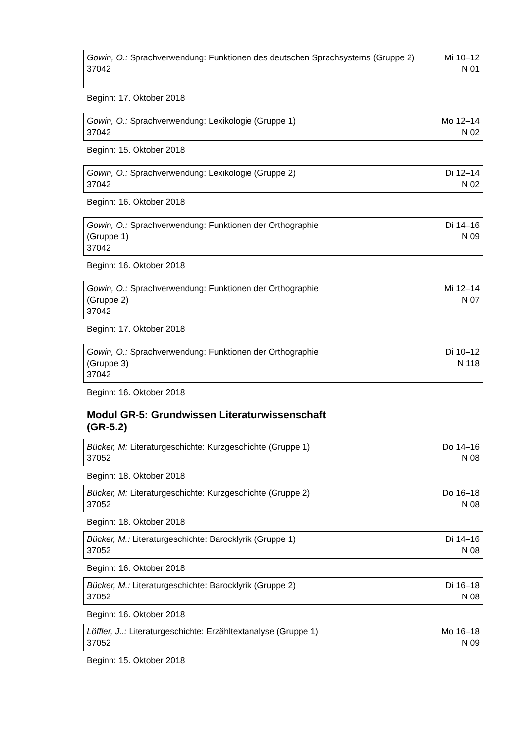| Gowin, O.: Sprachverwendung: Funktionen des deutschen Sprachsystems (Gruppe 2) 37042 | Mi 10–12 N 01 |
Beginn: 17. Oktober 2018
| Gowin, O.: Sprachverwendung: Lexikologie (Gruppe 1) 37042 | Mo 12–14 N 02 |
Beginn: 15. Oktober 2018
| Gowin, O.: Sprachverwendung: Lexikologie (Gruppe 2) 37042 | Di 12–14 N 02 |
Beginn: 16. Oktober 2018
| Gowin, O.: Sprachverwendung: Funktionen der Orthographie (Gruppe 1) 37042 | Di 14–16 N 09 |
Beginn: 16. Oktober 2018
| Gowin, O.: Sprachverwendung: Funktionen der Orthographie (Gruppe 2) 37042 | Mi 12–14 N 07 |
Beginn: 17. Oktober 2018
| Gowin, O.: Sprachverwendung: Funktionen der Orthographie (Gruppe 3) 37042 | Di 10–12 N 118 |
Beginn: 16. Oktober 2018
Modul GR-5: Grundwissen Literaturwissenschaft
(GR-5.2)
| Bücker, M: Literaturgeschichte: Kurzgeschichte (Gruppe 1) 37052 | Do 14–16 N 08 |
Beginn: 18. Oktober 2018
| Bücker, M: Literaturgeschichte: Kurzgeschichte (Gruppe 2) 37052 | Do 16–18 N 08 |
Beginn: 18. Oktober 2018
| Bücker, M.: Literaturgeschichte: Barocklyrik (Gruppe 1) 37052 | Di 14–16 N 08 |
Beginn: 16. Oktober 2018
| Bücker, M.: Literaturgeschichte: Barocklyrik (Gruppe 2) 37052 | Di 16–18 N 08 |
Beginn: 16. Oktober 2018
| Löffler, J..: Literaturgeschichte: Erzähltextanalyse (Gruppe 1) 37052 | Mo 16–18 N 09 |
Beginn: 15. Oktober 2018